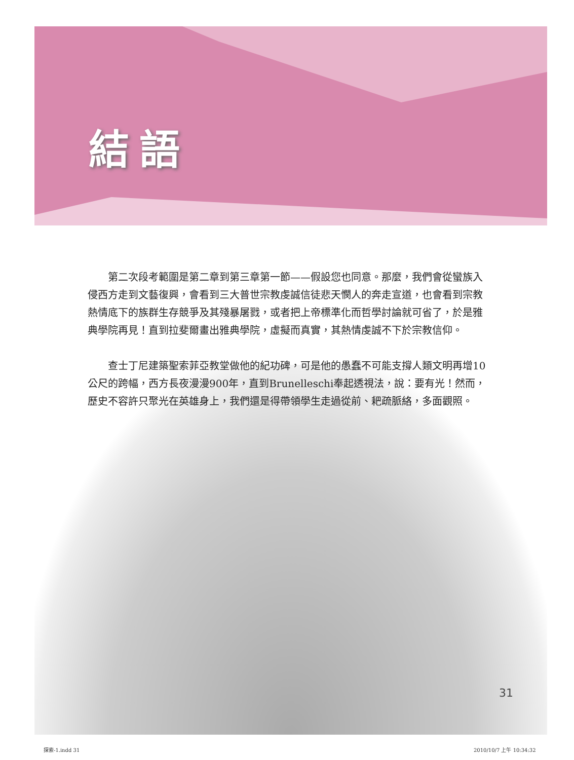結語
第二次段考範圍是第二章到第三章第一節——假設您也同意。那麼，我們會從蠻族入侵西方走到文藝復興，會看到三大普世宗教虔誠信徒悲天憫人的奔走宣道，也會看到宗教熱情底下的族群生存競爭及其殘暴屠戮，或者把上帝標準化而哲學討論就可省了，於是雅典學院再見！直到拉斐爾畫出雅典學院，虛擬而真實，其熱情虔誠不下於宗教信仰。
查士丁尼建築聖索菲亞教堂做他的紀功碑，可是他的愚蠢不可能支撐人類文明再增10公尺的跨幅，西方長夜漫漫900年，直到Brunelleschi奉起透視法，說：要有光！然而，歷史不容許只聚光在英雄身上，我們還是得帶領學生走過從前、耙疏脈絡，多面觀照。
31
探索-1.indd 31 2010/10/7 上午 10:34:32